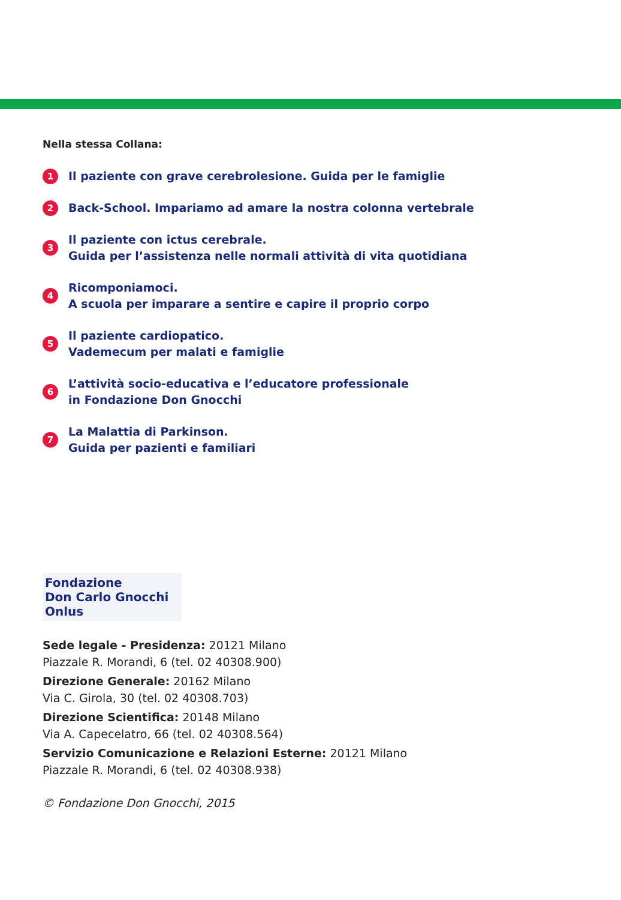Nella stessa Collana:
1 Il paziente con grave cerebrolesione. Guida per le famiglie
2 Back-School. Impariamo ad amare la nostra colonna vertebrale
3 Il paziente con ictus cerebrale.
Guida per l’assistenza nelle normali attività di vita quotidiana
4 Ricomponiamoci.
A scuola per imparare a sentire e capire il proprio corpo
5 Il paziente cardiopatico.
Vademecum per malati e famiglie
6 L’attività socio-educativa e l’educatore professionale
in Fondazione Don Gnocchi
7 La Malattia di Parkinson.
Guida per pazienti e familiari
Fondazione
Don Carlo Gnocchi
Onlus
Sede legale - Presidenza: 20121 Milano
Piazzale R. Morandi, 6 (tel. 02 40308.900)
Direzione Generale: 20162 Milano
Via C. Girola, 30 (tel. 02 40308.703)
Direzione Scientifica: 20148 Milano
Via A. Capecelatro, 66 (tel. 02 40308.564)
Servizio Comunicazione e Relazioni Esterne: 20121 Milano
Piazzale R. Morandi, 6 (tel. 02 40308.938)
© Fondazione Don Gnocchi, 2015